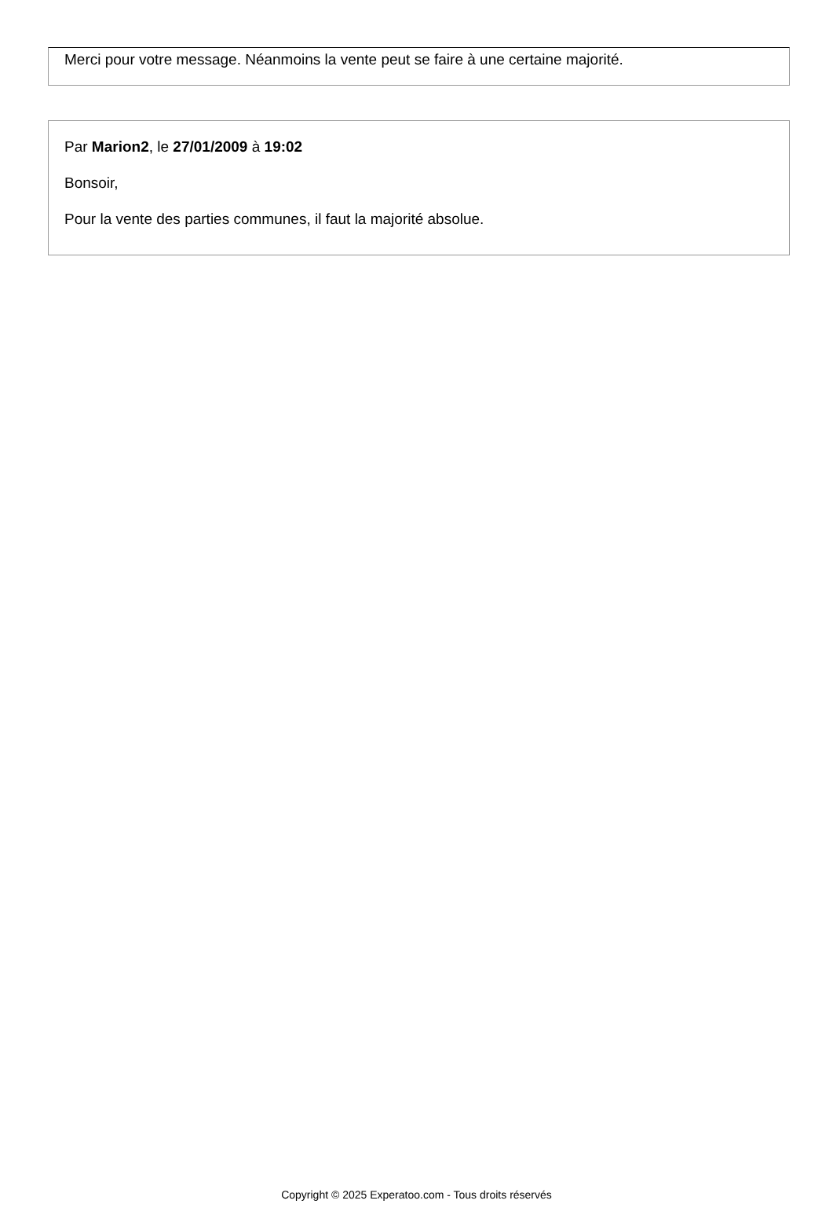Merci pour votre message. Néanmoins la vente peut se faire à une certaine majorité.
Par Marion2, le 27/01/2009 à 19:02
Bonsoir,
Pour la vente des parties communes, il faut la majorité absolue.
Copyright © 2025 Experatoo.com - Tous droits réservés